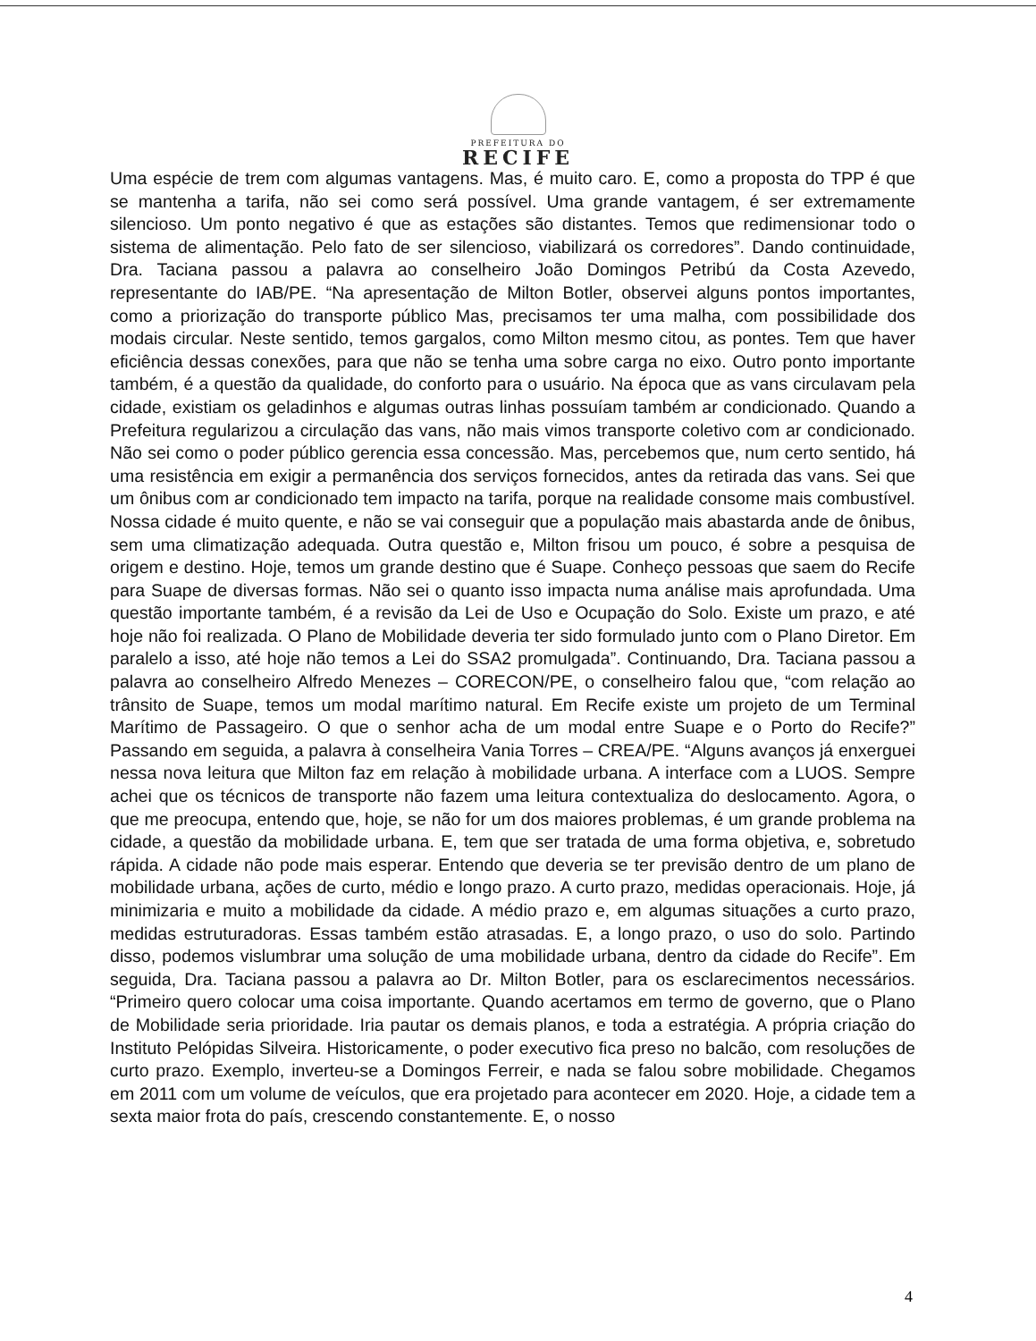PREFEITURA DO
RECIFE
Uma espécie de trem com algumas vantagens. Mas, é muito caro. E, como a proposta do TPP é que se mantenha a tarifa, não sei como será possível. Uma grande vantagem, é ser extremamente silencioso. Um ponto negativo é que as estações são distantes. Temos que redimensionar todo o sistema de alimentação. Pelo fato de ser silencioso, viabilizará os corredores”. Dando continuidade, Dra. Taciana passou a palavra ao conselheiro João Domingos Petribú da Costa Azevedo, representante do IAB/PE. “Na apresentação de Milton Botler, observei alguns pontos importantes, como a priorização do transporte público Mas, precisamos ter uma malha, com possibilidade dos modais circular. Neste sentido, temos gargalos, como Milton mesmo citou, as pontes. Tem que haver eficiência dessas conexões, para que não se tenha uma sobre carga no eixo. Outro ponto importante também, é a questão da qualidade, do conforto para o usuário. Na época que as vans circulavam pela cidade, existiam os geladinhos e algumas outras linhas possuíam também ar condicionado. Quando a Prefeitura regularizou a circulação das vans, não mais vimos transporte coletivo com ar condicionado. Não sei como o poder público gerencia essa concessão. Mas, percebemos que, num certo sentido, há uma resistência em exigir a permanência dos serviços fornecidos, antes da retirada das vans. Sei que um ônibus com ar condicionado tem impacto na tarifa, porque na realidade consome mais combustível. Nossa cidade é muito quente, e não se vai conseguir que a população mais abastarda ande de ônibus, sem uma climatização adequada. Outra questão e, Milton frisou um pouco, é sobre a pesquisa de origem e destino. Hoje, temos um grande destino que é Suape. Conheço pessoas que saem do Recife para Suape de diversas formas. Não sei o quanto isso impacta numa análise mais aprofundada. Uma questão importante também, é a revisão da Lei de Uso e Ocupação do Solo. Existe um prazo, e até hoje não foi realizada. O Plano de Mobilidade deveria ter sido formulado junto com o Plano Diretor. Em paralelo a isso, até hoje não temos a Lei do SSA2 promulgada”. Continuando, Dra. Taciana passou a palavra ao conselheiro Alfredo Menezes – CORECON/PE, o conselheiro falou que, “com relação ao trânsito de Suape, temos um modal marítimo natural. Em Recife existe um projeto de um Terminal Marítimo de Passageiro. O que o senhor acha de um modal entre Suape e o Porto do Recife?” Passando em seguida, a palavra à conselheira Vania Torres – CREA/PE. “Alguns avanços já enxerguei nessa nova leitura que Milton faz em relação à mobilidade urbana. A interface com a LUOS. Sempre achei que os técnicos de transporte não fazem uma leitura contextualiza do deslocamento. Agora, o que me preocupa, entendo que, hoje, se não for um dos maiores problemas, é um grande problema na cidade, a questão da mobilidade urbana. E, tem que ser tratada de uma forma objetiva, e, sobretudo rápida. A cidade não pode mais esperar. Entendo que deveria se ter previsão dentro de um plano de mobilidade urbana, ações de curto, médio e longo prazo. A curto prazo, medidas operacionais. Hoje, já minimizaria e muito a mobilidade da cidade. A médio prazo e, em algumas situações a curto prazo, medidas estruturadoras. Essas também estão atrasadas. E, a longo prazo, o uso do solo. Partindo disso, podemos vislumbrar uma solução de uma mobilidade urbana, dentro da cidade do Recife”. Em seguida, Dra. Taciana passou a palavra ao Dr. Milton Botler, para os esclarecimentos necessários. “Primeiro quero colocar uma coisa importante. Quando acertamos em termo de governo, que o Plano de Mobilidade seria prioridade. Iria pautar os demais planos, e toda a estratégia. A própria criação do Instituto Pelópidas Silveira. Historicamente, o poder executivo fica preso no balcão, com resoluções de curto prazo. Exemplo, inverteu-se a Domingos Ferreir, e nada se falou sobre mobilidade. Chegamos em 2011 com um volume de veículos, que era projetado para acontecer em 2020. Hoje, a cidade tem a sexta maior frota do país, crescendo constantemente. E, o nosso
4